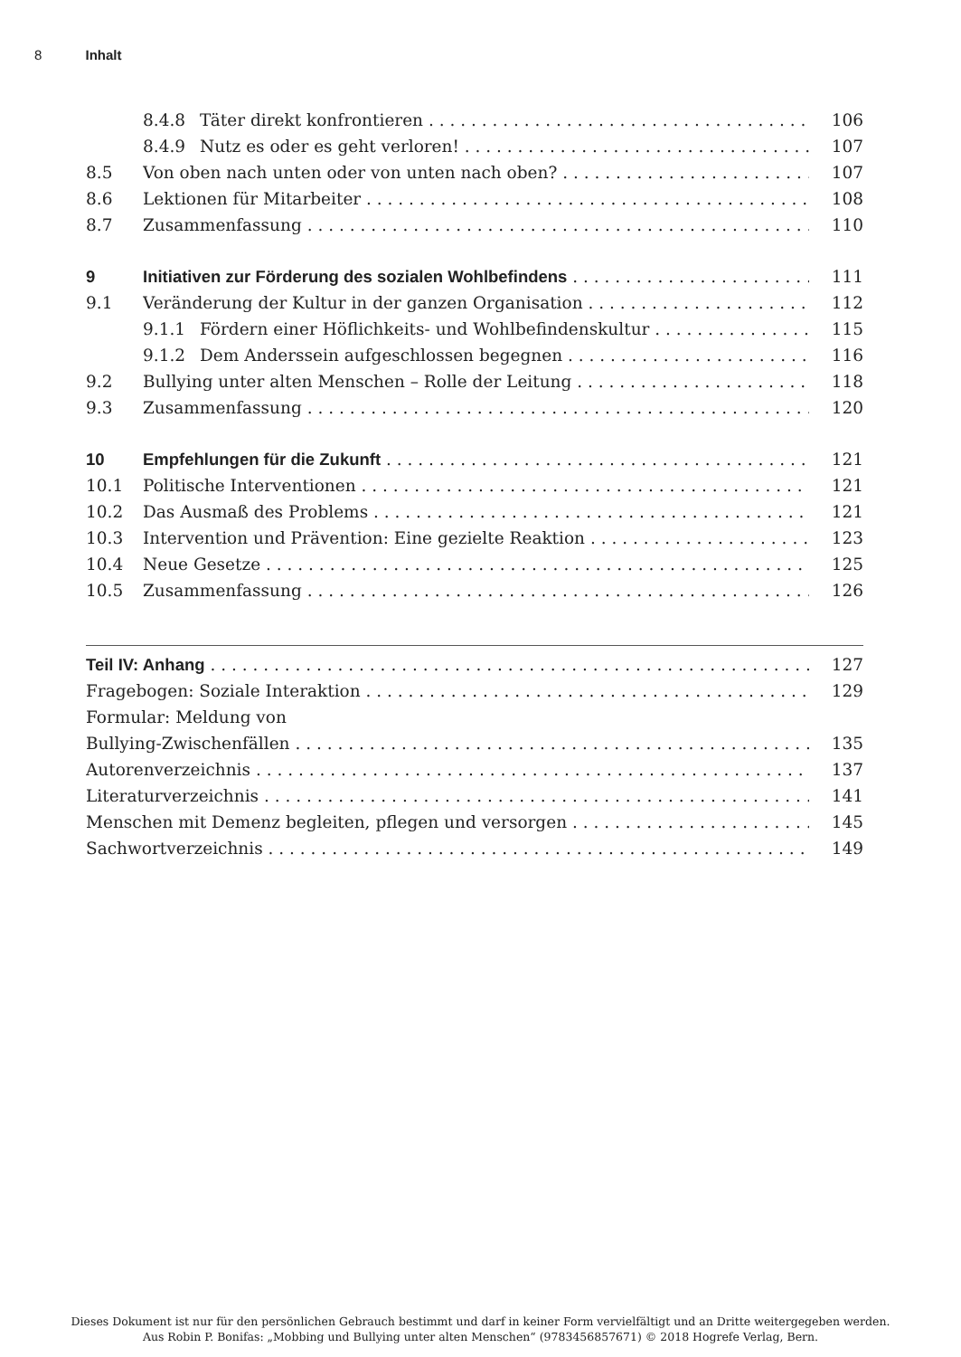8 Inhalt
8.4.8 Täter direkt konfrontieren 106
8.4.9 Nutz es oder es geht verloren! 107
8.5 Von oben nach unten oder von unten nach oben? 107
8.6 Lektionen für Mitarbeiter 108
8.7 Zusammenfassung 110
9 Initiativen zur Förderung des sozialen Wohlbefindens 111
9.1 Veränderung der Kultur in der ganzen Organisation 112
9.1.1 Fördern einer Höflichkeits- und Wohlbefindenskultur 115
9.1.2 Dem Anderssein aufgeschlossen begegnen 116
9.2 Bullying unter alten Menschen – Rolle der Leitung 118
9.3 Zusammenfassung 120
10 Empfehlungen für die Zukunft 121
10.1 Politische Interventionen 121
10.2 Das Ausmaß des Problems 121
10.3 Intervention und Prävention: Eine gezielte Reaktion 123
10.4 Neue Gesetze 125
10.5 Zusammenfassung 126
Teil IV: Anhang 127
Fragebogen: Soziale Interaktion 129
Formular: Meldung von
Bullying-Zwischenfällen 135
Autorenverzeichnis 137
Literaturverzeichnis 141
Menschen mit Demenz begleiten, pflegen und versorgen 145
Sachwortverzeichnis 149
Dieses Dokument ist nur für den persönlichen Gebrauch bestimmt und darf in keiner Form vervielfältigt und an Dritte weitergegeben werden.
Aus Robin P. Bonifas: „Mobbing und Bullying unter alten Menschen“ (9783456857671) © 2018 Hogrefe Verlag, Bern.